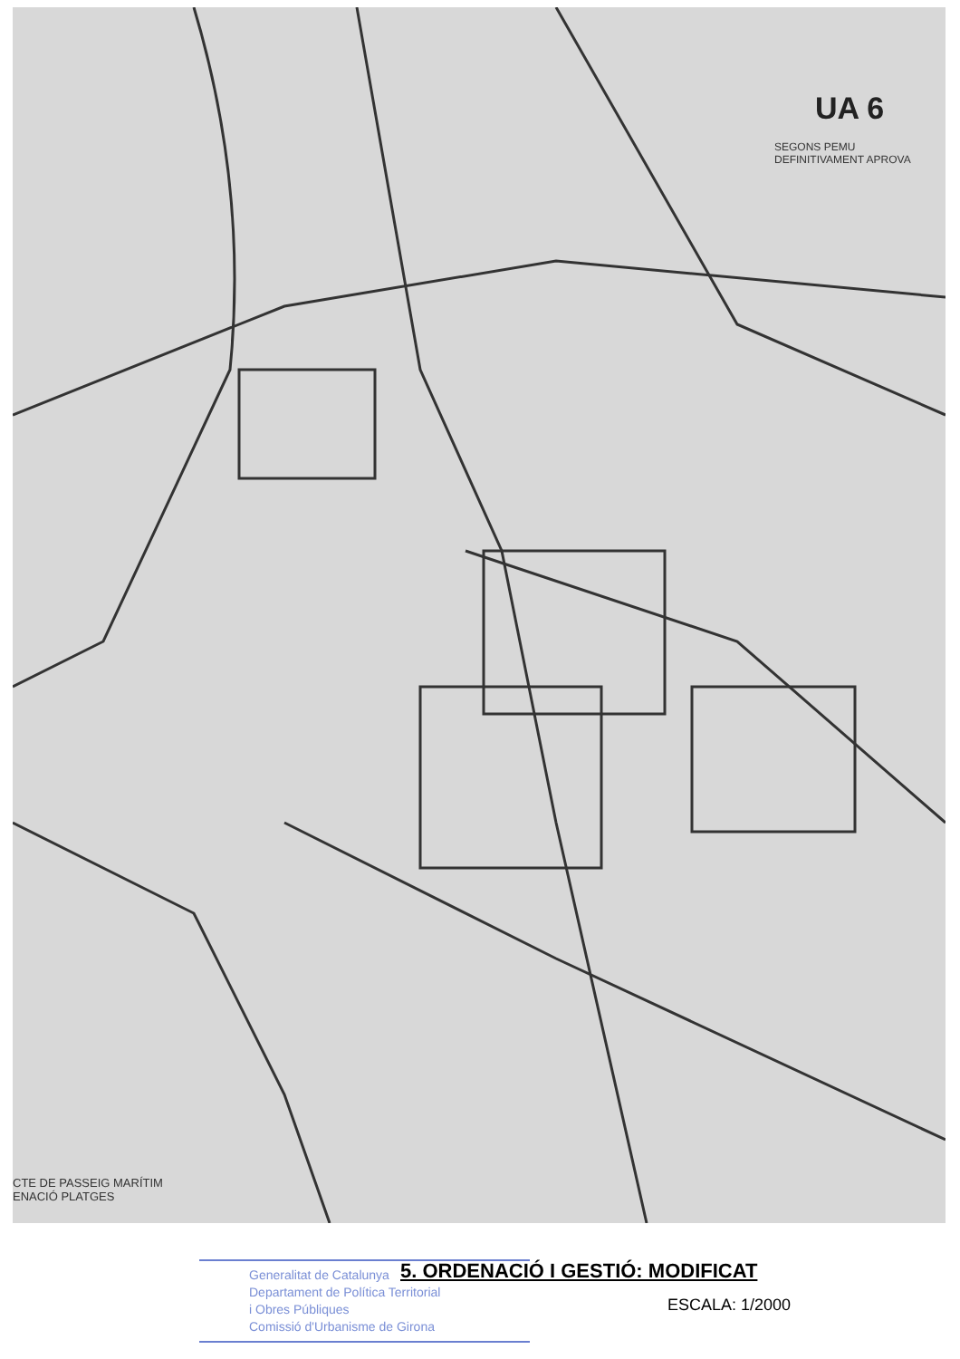UA 6
SEGONS PEMU DEFINITIVAMENT APROVA
CTE DE PASSEIG MARÍTIM
ENACIÓ PLATGES
Generalitat de Catalunya
Departament de Política Territorial
i Obres Públiques
Comissió d'Urbanisme de Girona
5. ORDENACIÓ I GESTIÓ: MODIFICAT
ESCALA: 1/2000